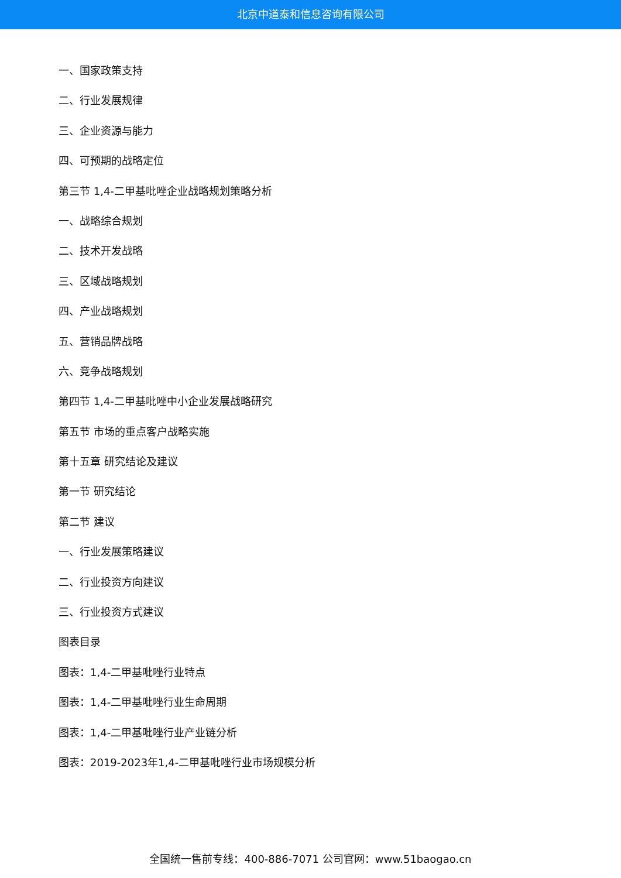北京中道泰和信息咨询有限公司
一、国家政策支持
二、行业发展规律
三、企业资源与能力
四、可预期的战略定位
第三节 1,4-二甲基吡唑企业战略规划策略分析
一、战略综合规划
二、技术开发战略
三、区域战略规划
四、产业战略规划
五、营销品牌战略
六、竞争战略规划
第四节 1,4-二甲基吡唑中小企业发展战略研究
第五节 市场的重点客户战略实施
第十五章 研究结论及建议
第一节 研究结论
第二节 建议
一、行业发展策略建议
二、行业投资方向建议
三、行业投资方式建议
图表目录
图表：1,4-二甲基吡唑行业特点
图表：1,4-二甲基吡唑行业生命周期
图表：1,4-二甲基吡唑行业产业链分析
图表：2019-2023年1,4-二甲基吡唑行业市场规模分析
全国统一售前专线：400-886-7071 公司官网：www.51baogao.cn